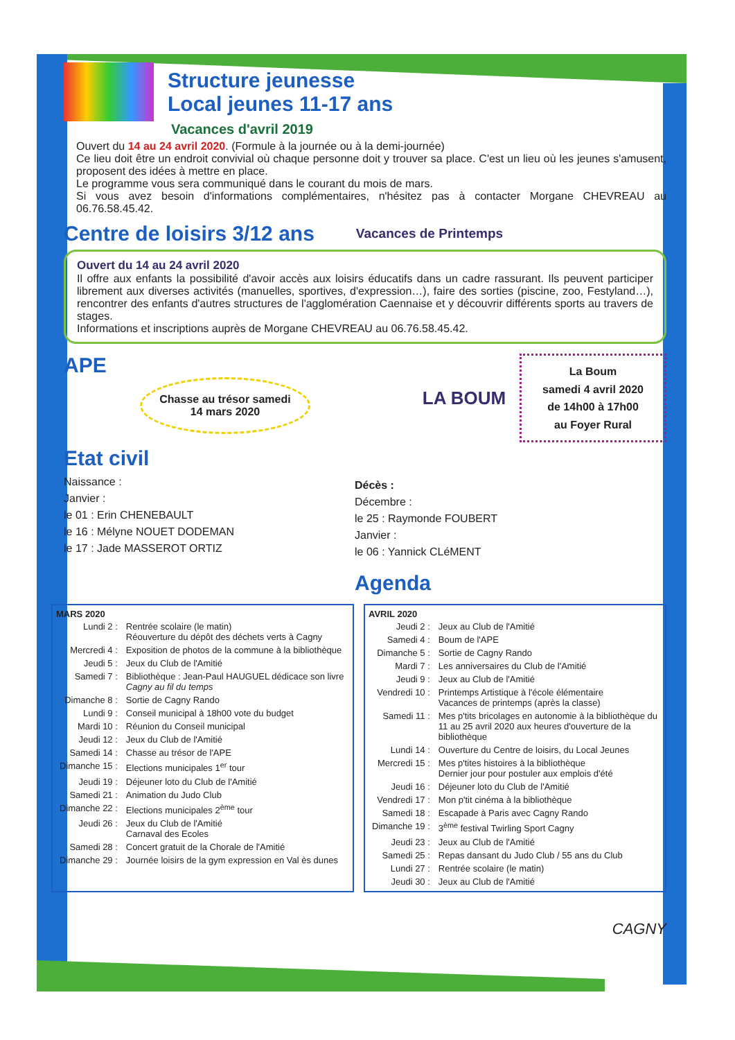Structure jeunesse
Local jeunes 11-17 ans
Vacances d'avril 2019
Ouvert du 14 au 24 avril 2020. (Formule à la journée ou à la demi-journée)
Ce lieu doit être un endroit convivial où chaque personne doit y trouver sa place. C'est un lieu où les jeunes s'amusent, proposent des idées à mettre en place.
Le programme vous sera communiqué dans le courant du mois de mars.
Si vous avez besoin d'informations complémentaires, n'hésitez pas à contacter Morgane CHEVREAU au 06.76.58.45.42.
Centre de loisirs 3/12 ans
Vacances de Printemps
Ouvert du 14 au 24 avril 2020
Il offre aux enfants la possibilité d'avoir accès aux loisirs éducatifs dans un cadre rassurant. Ils peuvent participer librement aux diverses activités (manuelles, sportives, d'expression…), faire des sorties (piscine, zoo, Festyland…), rencontrer des enfants d'autres structures de l'agglomération Caennaise et y découvrir différents sports au travers de stages.
Informations et inscriptions auprès de Morgane CHEVREAU au 06.76.58.45.42.
APE
Chasse au trésor samedi 14 mars 2020
LA BOUM
La Boum
samedi 4 avril 2020
de 14h00 à 17h00
au Foyer Rural
Etat civil
Naissance :
Janvier :
le 01 : Erin CHENEBAULT
le 16 : Mélyne NOUET DODEMAN
le 17 : Jade MASSEROT ORTIZ
Décès :
Décembre :
le 25 : Raymonde FOUBERT
Janvier :
le 06 : Yannick CLéMENT
Agenda
| MARS 2020 | |
| --- | --- |
| Lundi 2 : | Rentrée scolaire (le matin) Réouverture du dépôt des déchets verts à Cagny |
| Mercredi 4 : | Exposition de photos de la commune à la bibliothèque |
| Jeudi 5 : | Jeux du Club de l'Amitié |
| Samedi 7 : | Bibliothèque : Jean-Paul HAUGUEL dédicace son livre Cagny au fil du temps |
| Dimanche 8 : | Sortie de Cagny Rando |
| Lundi 9 : | Conseil municipal à 18h00 vote du budget |
| Mardi 10 : | Réunion du Conseil municipal |
| Jeudi 12 : | Jeux du Club de l'Amitié |
| Samedi 14 : | Chasse au trésor de l'APE |
| Dimanche 15 : | Elections municipales 1<sup>er</sup> tour |
| Jeudi 19 : | Déjeuner loto du Club de l'Amitié |
| Samedi 21 : | Animation du Judo Club |
| Dimanche 22 : | Elections municipales 2<sup>ème</sup> tour |
| Jeudi 26 : | Jeux du Club de l'Amitié Carnaval des Ecoles |
| Samedi 28 : | Concert gratuit de la Chorale de l'Amitié |
| Dimanche 29 : | Journée loisirs de la gym expression en Val ès dunes |
| AVRIL 2020 | |
| --- | --- |
| Jeudi 2 : | Jeux au Club de l'Amitié |
| Samedi 4 : | Boum de l'APE |
| Dimanche 5 : | Sortie de Cagny Rando |
| Mardi 7 : | Les anniversaires du Club de l'Amitié |
| Jeudi 9 : | Jeux au Club de l'Amitié |
| Vendredi 10 : | Printemps Artistique à l'école élémentaire Vacances de printemps (après la classe) |
| Samedi 11 : | Mes p'tits bricolages en autonomie à la bibliothèque du 11 au 25 avril 2020 aux heures d'ouverture de la bibliothèque |
| Lundi 14 : | Ouverture du Centre de loisirs, du Local Jeunes |
| Mercredi 15 : | Mes p'tites histoires à la bibliothèque Dernier jour pour postuler aux emplois d'été |
| Jeudi 16 : | Déjeuner loto du Club de l'Amitié |
| Vendredi 17 : | Mon p'tit cinéma à la bibliothèque |
| Samedi 18 : | Escapade à Paris avec Cagny Rando |
| Dimanche 19 : | 3<sup>ème</sup> festival Twirling Sport Cagny |
| Jeudi 23 : | Jeux au Club de l'Amitié |
| Samedi 25 : | Repas dansant du Judo Club / 55 ans du Club |
| Lundi 27 : | Rentrée scolaire (le matin) |
| Jeudi 30 : | Jeux au Club de l'Amitié |
CAGNY